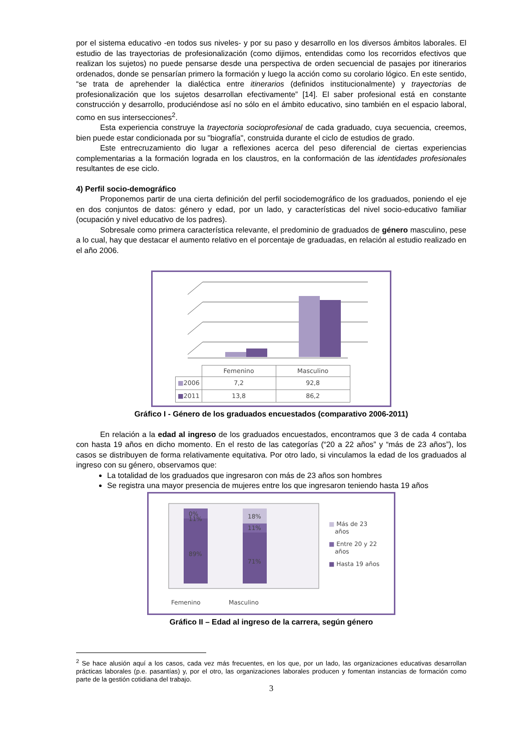por el sistema educativo -en todos sus niveles- y por su paso y desarrollo en los diversos ámbitos laborales. El estudio de las trayectorias de profesionalización (como dijimos, entendidas como los recorridos efectivos que realizan los sujetos) no puede pensarse desde una perspectiva de orden secuencial de pasajes por itinerarios ordenados, donde se pensarían primero la formación y luego la acción como su corolario lógico. En este sentido, “se trata de aprehender la dialéctica entre itinerarios (definidos institucionalmente) y trayectorias de profesionalización que los sujetos desarrollan efectivamente” [14]. El saber profesional está en constante construcción y desarrollo, produciéndose así no sólo en el ámbito educativo, sino también en el espacio laboral, como en sus intersecciones<sup>2</sup>.
Esta experiencia construye la trayectoria socioprofesional de cada graduado, cuya secuencia, creemos, bien puede estar condicionada por su "biografía", construida durante el ciclo de estudios de grado.
Este entrecruzamiento dio lugar a reflexiones acerca del peso diferencial de ciertas experiencias complementarias a la formación lograda en los claustros, en la conformación de las identidades profesionales resultantes de ese ciclo.
4) Perfil socio-demográfico
Proponemos partir de una cierta definición del perfil sociodemográfico de los graduados, poniendo el eje en dos conjuntos de datos: género y edad, por un lado, y características del nivel socio-educativo familiar (ocupación y nivel educativo de los padres).
Sobresale como primera característica relevante, el predominio de graduados de género masculino, pese a lo cual, hay que destacar el aumento relativo en el porcentaje de graduadas, en relación al estudio realizado en el año 2006.
| | Femenino | Masculino |
| --- | --- | --- |
| ■ 2006 | 7,2 | 92,8 |
| ■ 2011 | 13,8 | 86,2 |
Gráfico I - Género de los graduados encuestados (comparativo 2006-2011)
En relación a la edad al ingreso de los graduados encuestados, encontramos que 3 de cada 4 contaba con hasta 19 años en dicho momento. En el resto de las categorías (“20 a 22 años” y “más de 23 años”), los casos se distribuyen de forma relativamente equitativa. Por otro lado, si vinculamos la edad de los graduados al ingreso con su género, observamos que:
La totalidad de los graduados que ingresaron con más de 23 años son hombres
Se registra una mayor presencia de mujeres entre los que ingresaron teniendo hasta 19 años
0%
11%
89%
18%
11%
71%
■ Más de 23
años
■ Entre 20 y 22
años
■ Hasta 19 años
Femenino
Masculino
Gráfico II – Edad al ingreso de la carrera, según género
<sup>2</sup> Se hace alusión aquí a los casos, cada vez más frecuentes, en los que, por un lado, las organizaciones educativas desarrollan prácticas laborales (p.e. pasantías) y, por el otro, las organizaciones laborales producen y fomentan instancias de formación como parte de la gestión cotidiana del trabajo.
3